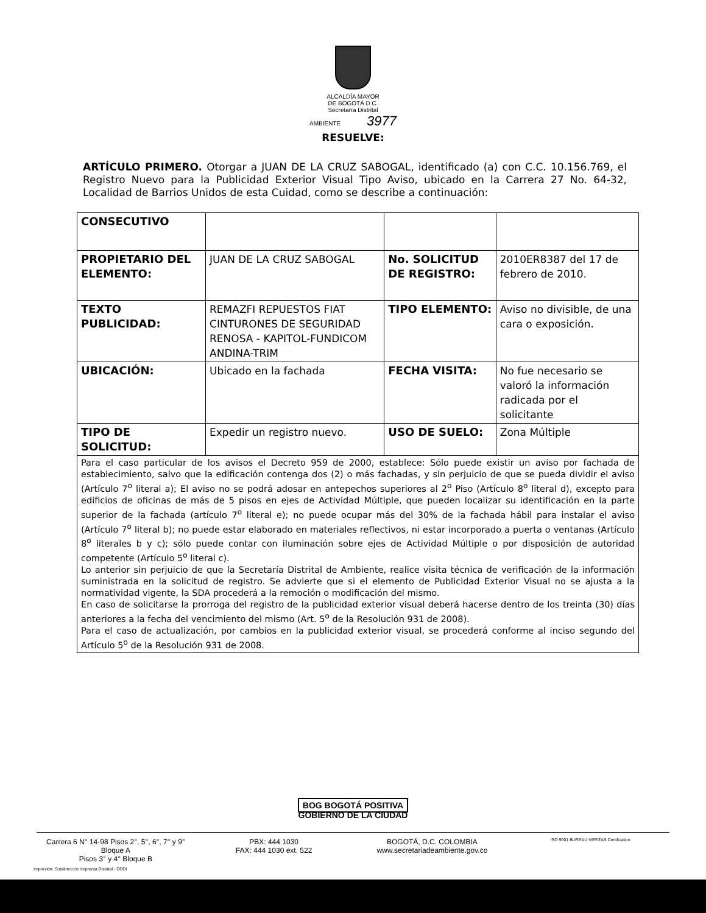ALCALDÍA MAYOR
DE BOGOTÁ D.C.
Secretaría Distrital
AMBIENTE 3977
RESUELVE:
ARTÍCULO PRIMERO. Otorgar a JUAN DE LA CRUZ SABOGAL, identificado (a) con C.C. 10.156.769, el Registro Nuevo para la Publicidad Exterior Visual Tipo Aviso, ubicado en la Carrera 27 No. 64-32, Localidad de Barrios Unidos de esta Cuidad, como se describe a continuación:
| CONSECUTIVO | | | |
| PROPIETARIO DEL ELEMENTO: | JUAN DE LA CRUZ SABOGAL | No. SOLICITUD DE REGISTRO: | 2010ER8387 del 17 de febrero de 2010. |
| TEXTO PUBLICIDAD: | REMAZFI REPUESTOS FIAT CINTURONES DE SEGURIDAD RENOSA - KAPITOL-FUNDICOM ANDINA-TRIM | TIPO ELEMENTO: | Aviso no divisible, de una cara o exposición. |
| UBICACIÓN: | Ubicado en la fachada | FECHA VISITA: | No fue necesario se valoró la información radicada por el solicitante |
| TIPO DE SOLICITUD: | Expedir un registro nuevo. | USO DE SUELO: | Zona Múltiple |
| Para el caso particular de los avisos el Decreto 959 de 2000, establece: Sólo puede existir un aviso por fachada de establecimiento, salvo que la edificación contenga dos (2) o más fachadas, y sin perjuicio de que se pueda dividir el aviso (Artículo 7<sup>o</sup> literal a); El aviso no se podrá adosar en antepechos superiores al 2<sup>o</sup> Piso (Artículo 8<sup>o</sup> literal d), excepto para edificios de oficinas de más de 5 pisos en ejes de Actividad Múltiple, que pueden localizar su identificación en la parte superior de la fachada (artículo 7<sup>o</sup> literal e); no puede ocupar más del 30% de la fachada hábil para instalar el aviso (Artículo 7<sup>o</sup> literal b); no puede estar elaborado en materiales reflectivos, ni estar incorporado a puerta o ventanas (Artículo 8<sup>o</sup> literales b y c); sólo puede contar con iluminación sobre ejes de Actividad Múltiple o por disposición de autoridad competente (Artículo 5<sup>o</sup> literal c). Lo anterior sin perjuicio de que la Secretaría Distrital de Ambiente, realice visita técnica de verificación de la información suministrada en la solicitud de registro. Se advierte que si el elemento de Publicidad Exterior Visual no se ajusta a la normatividad vigente, la SDA procederá a la remoción o modificación del mismo. En caso de solicitarse la prorroga del registro de la publicidad exterior visual deberá hacerse dentro de los treinta (30) días anteriores a la fecha del vencimiento del mismo (Art. 5<sup>o</sup> de la Resolución 931 de 2008). Para el caso de actualización, por cambios en la publicidad exterior visual, se procederá conforme al inciso segundo del Artículo 5<sup>o</sup> de la Resolución 931 de 2008. | | | |
BOG BOGOTÁ POSITIVA
GOBIERNO DE LA CIUDAD
Carrera 6 N° 14-98 Pisos 2°, 5°, 6°, 7° y 9° Bloque A
Pisos 3° y 4° Bloque B
PBX: 444 1030
FAX: 444 1030 ext. 522
BOGOTÁ, D.C. COLOMBIA
www.secretariadeambiente.gov.co
ISO 9001 BUREAU VERITAS Certification
Impresión: Subdirección Imprenta Distrital - DDDI